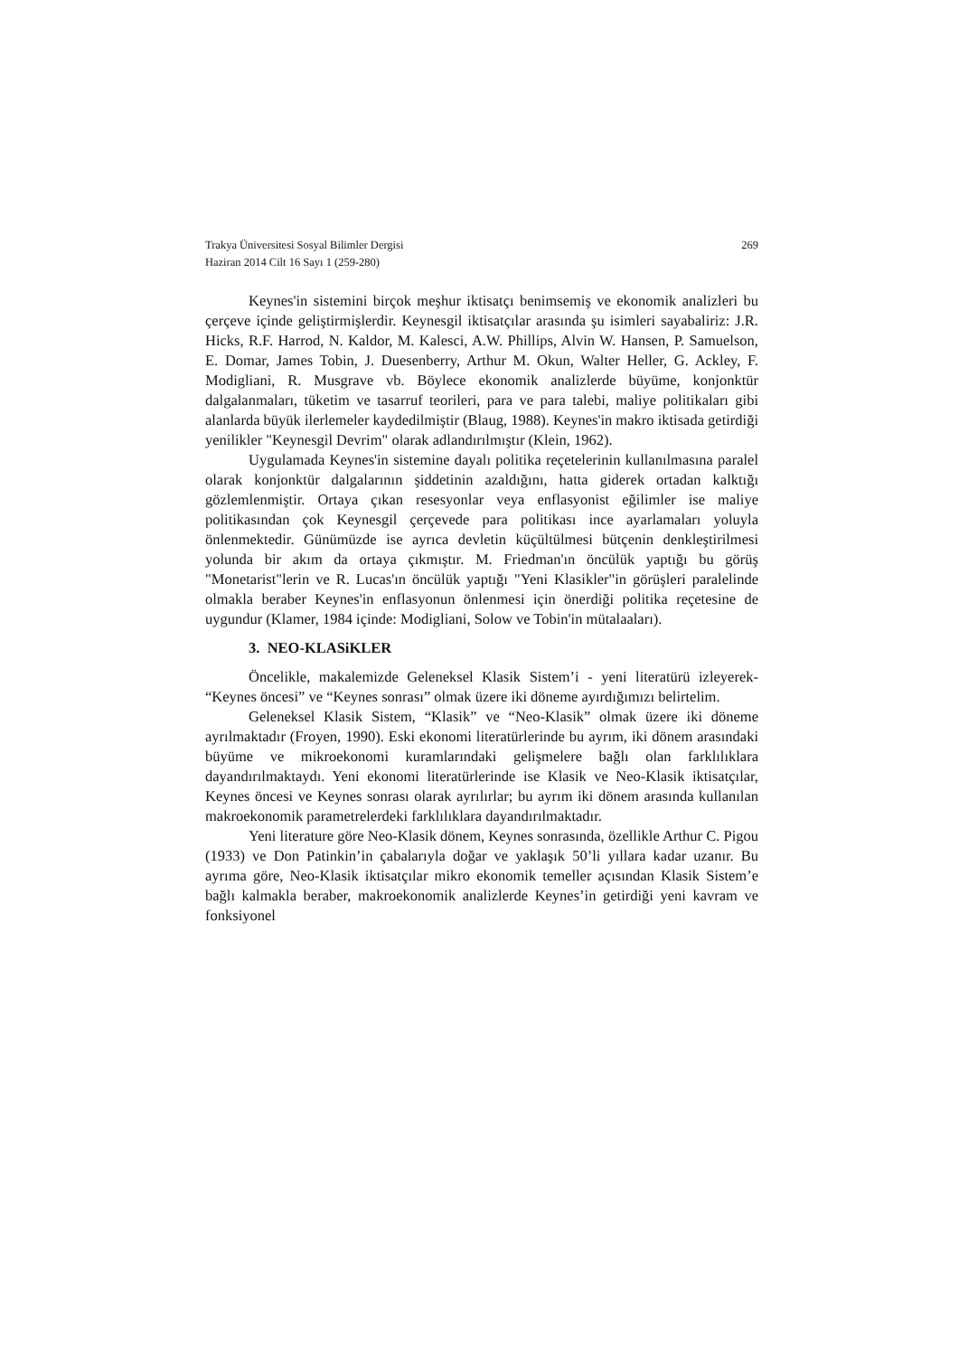Trakya Üniversitesi Sosyal Bilimler Dergisi 269
Haziran 2014 Cilt 16 Sayı 1 (259-280)
Keynes'in sistemini birçok meşhur iktisatçı benimsemiş ve ekonomik analizleri bu çerçeve içinde geliştirmişlerdir. Keynesgil iktisatçılar arasında şu isimleri sayabaliriz: J.R. Hicks, R.F. Harrod, N. Kaldor, M. Kalesci, A.W. Phillips, Alvin W. Hansen, P. Samuelson, E. Domar, James Tobin, J. Duesenberry, Arthur M. Okun, Walter Heller, G. Ackley, F. Modigliani, R. Musgrave vb. Böylece ekonomik analizlerde büyüme, konjonktür dalgalanmaları, tüketim ve tasarruf teorileri, para ve para talebi, maliye politikaları gibi alanlarda büyük ilerlemeler kaydedilmiştir (Blaug, 1988). Keynes'in makro iktisada getirdiği yenilikler "Keynesgil Devrim" olarak adlandırılmıştır (Klein, 1962).
Uygulamada Keynes'in sistemine dayalı politika reçetelerinin kullanılmasına paralel olarak konjonktür dalgalarının şiddetinin azaldığını, hatta giderek ortadan kalktığı gözlemlenmiştir. Ortaya çıkan resesyonlar veya enflasyonist eğilimler ise maliye politikasından çok Keynesgil çerçevede para politikası ince ayarlamaları yoluyla önlenmektedir. Günümüzde ise ayrıca devletin küçültülmesi bütçenin denkleştirilmesi yolunda bir akım da ortaya çıkmıştır. M. Friedman'ın öncülük yaptığı bu görüş "Monetarist"lerin ve R. Lucas'ın öncülük yaptığı "Yeni Klasikler"in görüşleri paralelinde olmakla beraber Keynes'in enflasyonun önlenmesi için önerdiği politika reçetesine de uygundur (Klamer, 1984 içinde: Modigliani, Solow ve Tobin'in mütalaaları).
3. NEO-KLASiKLER
Öncelikle, makalemizde Geleneksel Klasik Sistem’i - yeni literatürü izleyerek- “Keynes öncesi” ve “Keynes sonrası” olmak üzere iki döneme ayırdığımızı belirtelim.
Geleneksel Klasik Sistem, “Klasik” ve “Neo-Klasik” olmak üzere iki döneme ayrılmaktadır (Froyen, 1990). Eski ekonomi literatürlerinde bu ayrım, iki dönem arasındaki büyüme ve mikroekonomi kuramlarındaki gelişmelere bağlı olan farklılıklara dayandırılmaktaydı. Yeni ekonomi literatürlerinde ise Klasik ve Neo-Klasik iktisatçılar, Keynes öncesi ve Keynes sonrası olarak ayrılırlar; bu ayrım iki dönem arasında kullanılan makroekonomik parametrelerdeki farklılıklara dayandırılmaktadır.
Yeni literature göre Neo-Klasik dönem, Keynes sonrasında, özellikle Arthur C. Pigou (1933) ve Don Patinkin’in çabalarıyla doğar ve yaklaşık 50’li yıllara kadar uzanır. Bu ayrıma göre, Neo-Klasik iktisatçılar mikro ekonomik temeller açısından Klasik Sistem’e bağlı kalmakla beraber, makroekonomik analizlerde Keynes’in getirdiği yeni kavram ve fonksiyonel